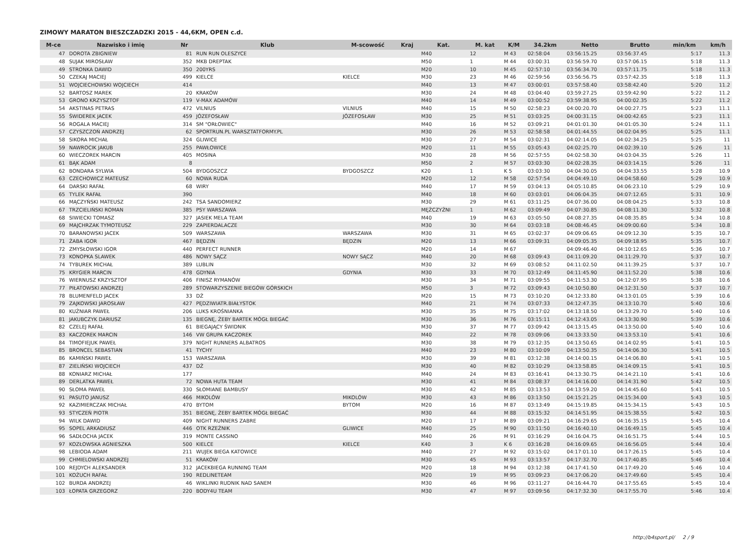ZIMOWY MARATON BIESZCZADZKI 2015 - 44,6KM, OPEN c.d.
| M-ce | Nazwisko i imię | Nr | Klub | M-scowość | Kraj | Kat. | M. kat | K/M | 34.2km | Netto | Brutto | min/km | km/h |
| --- | --- | --- | --- | --- | --- | --- | --- | --- | --- | --- | --- | --- | --- |
| 47 | DOROTA ZBIGNIEW | 81 | RUN RUN OLESZYCE | | | M40 | 12 | M 43 | 02:58:04 | 03:56:15.25 | 03:56:37.45 | 5:17 | 11.3 |
| 48 | SUJAK MIROSŁAW | 352 | MKB DREPTAK | | | M50 | 1 | M 44 | 03:00:31 | 03:56:59.70 | 03:57:06.15 | 5:18 | 11.3 |
| 49 | STRONKA DAWID | 350 | 200YRS | | | M20 | 10 | M 45 | 02:57:10 | 03:56:34.70 | 03:57:11.75 | 5:18 | 11.3 |
| 50 | CZEKAJ MACIEJ | 499 | KIELCE | KIELCE | | M30 | 23 | M 46 | 02:59:56 | 03:56:56.75 | 03:57:42.35 | 5:18 | 11.3 |
| 51 | WOJCIECHOWSKI WOJCIECH | 414 | | | | M40 | 13 | M 47 | 03:00:01 | 03:57:58.40 | 03:58:42.40 | 5:20 | 11.2 |
| 52 | BARTOSZ MAREK | 20 | KRAKÓW | | | M30 | 24 | M 48 | 03:04:40 | 03:59:27.25 | 03:59:42.90 | 5:22 | 11.2 |
| 53 | GRONO KRZYSZTOF | 119 | V-MAX ADAMÓW | | | M40 | 14 | M 49 | 03:00:52 | 03:59:38.95 | 04:00:02.35 | 5:22 | 11.2 |
| 54 | AKSTINAS PETRAS | 472 | VILNIUS | VILNIUS | | M40 | 15 | M 50 | 02:58:23 | 04:00:20.70 | 04:00:27.75 | 5:23 | 11.1 |
| 55 | ŚWIDEREK JACEK | 459 | JÓZEFOSŁAW | JÓZEFOSŁAW | | M30 | 25 | M 51 | 03:03:25 | 04:00:31.15 | 04:00:42.65 | 5:23 | 11.1 |
| 56 | ROGALA MACIEJ | 314 | SM "ORŁOWIEC" | | | M40 | 16 | M 52 | 03:09:21 | 04:01:01.30 | 04:01:05.30 | 5:24 | 11.1 |
| 57 | CZYSZCZOŃ ANDRZEJ | 62 | SPORTRUN.PL WARSZTATFORMY.PL | | | M30 | 26 | M 53 | 02:58:58 | 04:01:44.55 | 04:02:04.95 | 5:25 | 11.1 |
| 58 | SIKORA MICHAŁ | 324 | GLIWICE | | | M30 | 27 | M 54 | 03:02:31 | 04:02:14.05 | 04:02:34.25 | 5:25 | 11 |
| 59 | NAWROCIK JAKUB | 255 | PAWŁOWICE | | | M20 | 11 | M 55 | 03:05:43 | 04:02:25.70 | 04:02:39.10 | 5:26 | 11 |
| 60 | WIECZOREK MARCIN | 405 | MOSINA | | | M30 | 28 | M 56 | 02:57:55 | 04:02:58.30 | 04:03:04.35 | 5:26 | 11 |
| 61 | BĄK ADAM | 8 | | | | M50 | 2 | M 57 | 03:03:30 | 04:02:28.35 | 04:03:14.15 | 5:26 | 11 |
| 62 | BONDARA SYLWIA | 504 | BYDGOSZCZ | BYDGOSZCZ | | K20 | 1 | K 5 | 03:03:30 | 04:04:30.05 | 04:04:33.55 | 5:28 | 10.9 |
| 63 | CZECHOWICZ MATEUSZ | 60 | NOWA RUDA | | | M20 | 12 | M 58 | 02:57:54 | 04:04:49.10 | 04:04:58.60 | 5:29 | 10.9 |
| 64 | DARSKI RAFAŁ | 68 | WIRY | | | M40 | 17 | M 59 | 03:04:13 | 04:05:10.85 | 04:06:23.10 | 5:29 | 10.9 |
| 65 | TYLEK RAFAŁ | 390 | | | | M40 | 18 | M 60 | 03:03:01 | 04:06:04.35 | 04:07:12.65 | 5:31 | 10.9 |
| 66 | MĄCZYŃSKI MATEUSZ | 242 | TSA SANDOMIERZ | | | M30 | 29 | M 61 | 03:11:25 | 04:07:36.00 | 04:08:04.25 | 5:33 | 10.8 |
| 67 | TRZCIELIŃSKI ROMAN | 385 | PSY WARSZAWA | | | MĘŻCZYŹNI | 1 | M 62 | 03:09:49 | 04:07:30.85 | 04:08:11.30 | 5:32 | 10.8 |
| 68 | SIWIECKI TOMASZ | 327 | JASIEK MELA TEAM | | | M40 | 19 | M 63 | 03:05:50 | 04:08:27.35 | 04:08:35.85 | 5:34 | 10.8 |
| 69 | MAJCHRZAK TYMOTEUSZ | 229 | ZAPIERDALACZE | | | M30 | 30 | M 64 | 03:03:18 | 04:08:46.45 | 04:09:00.60 | 5:34 | 10.8 |
| 70 | BARANOWSKI JACEK | 509 | WARSZAWA | WARSZAWA | | M30 | 31 | M 65 | 03:02:37 | 04:09:06.65 | 04:09:12.30 | 5:35 | 10.7 |
| 71 | ŻABA IGOR | 467 | BĘDZIN | BĘDZIN | | M20 | 13 | M 66 | 03:09:31 | 04:09:05.35 | 04:09:18.95 | 5:35 | 10.7 |
| 72 | ZMYSŁOWSKI IGOR | 440 | PERFECT RUNNER | | | M20 | 14 | M 67 | | 04:09:46.40 | 04:10:12.65 | 5:36 | 10.7 |
| 73 | KONOPKA SLAWEK | 486 | NOWY SĄCZ | NOWY SĄCZ | | M40 | 20 | M 68 | 03:09:43 | 04:11:09.20 | 04:11:29.70 | 5:37 | 10.7 |
| 74 | TYBUREK MICHAŁ | 389 | LUBLIN | | | M30 | 32 | M 69 | 03:08:52 | 04:11:02.50 | 04:11:39.25 | 5:37 | 10.7 |
| 75 | KRYGIER MARCIN | 478 | GDYNIA | GDYNIA | | M30 | 33 | M 70 | 03:12:49 | 04:11:45.90 | 04:11:52.20 | 5:38 | 10.6 |
| 76 | WIERNUSZ KRZYSZTOF | 406 | FINISZ RYMANÓW | | | M30 | 34 | M 71 | 03:09:55 | 04:11:53.30 | 04:12:07.95 | 5:38 | 10.6 |
| 77 | PIŁATOWSKI ANDRZEJ | 289 | STOWARZYSZENIE BIEGÓW GÓRSKICH | | | M50 | 3 | M 72 | 03:09:43 | 04:10:50.80 | 04:12:31.50 | 5:37 | 10.7 |
| 78 | BLUMENFELD JACEK | 33 | DŹ | | | M20 | 15 | M 73 | 03:10:20 | 04:12:33.80 | 04:13:01.05 | 5:39 | 10.6 |
| 79 | ZAJKOWSKI JAROSŁAW | 427 | PĘDZIWIATR.BIAŁYSTOK | | | M40 | 21 | M 74 | 03:07:33 | 04:12:47.35 | 04:13:10.70 | 5:40 | 10.6 |
| 80 | KUŹNIAR PAWEŁ | 206 | LUKS KROŚNIANKA | | | M30 | 35 | M 75 | 03:17:02 | 04:13:18.50 | 04:13:29.70 | 5:40 | 10.6 |
| 81 | JAKUBCZYK DARIUSZ | 135 | BIEGNĘ, ŻEBY BARTEK MÓGŁ BIEGAĆ | | | M30 | 36 | M 76 | 03:15:11 | 04:12:43.05 | 04:13:30.90 | 5:39 | 10.6 |
| 82 | CZELEJ RAFAŁ | 61 | BIEGAJĄCY ŚWIDNIK | | | M30 | 37 | M 77 | 03:09:42 | 04:13:15.45 | 04:13:50.00 | 5:40 | 10.6 |
| 83 | KACZOREK MARCIN | 146 | VW GRUPA KACZOREK | | | M40 | 22 | M 78 | 03:09:06 | 04:13:33.50 | 04:13:53.10 | 5:41 | 10.6 |
| 84 | TIMOFIEJUK PAWEŁ | 379 | NIGHT RUNNERS ALBATROS | | | M30 | 38 | M 79 | 03:12:35 | 04:13:50.65 | 04:14:02.95 | 5:41 | 10.5 |
| 85 | BRONCEL SEBASTIAN | 41 | TYCHY | | | M40 | 23 | M 80 | 03:10:09 | 04:13:50.35 | 04:14:06.30 | 5:41 | 10.5 |
| 86 | KAMIŃSKI PAWEŁ | 153 | WARSZAWA | | | M30 | 39 | M 81 | 03:12:38 | 04:14:00.15 | 04:14:06.80 | 5:41 | 10.5 |
| 87 | ZIELIŃSKI WOJCIECH | 437 | DŹ | | | M30 | 40 | M 82 | 03:10:29 | 04:13:58.85 | 04:14:09.15 | 5:41 | 10.5 |
| 88 | KONIARZ MICHAŁ | 177 | | | | M40 | 24 | M 83 | 03:16:41 | 04:13:30.75 | 04:14:21.10 | 5:41 | 10.6 |
| 89 | DERLATKA PAWEŁ | 72 | NOWA HUTA TEAM | | | M30 | 41 | M 84 | 03:08:37 | 04:14:16.00 | 04:14:31.90 | 5:42 | 10.5 |
| 90 | SŁOMA PAWEŁ | 330 | SŁOMIANE BAMBUSY | | | M30 | 42 | M 85 | 03:13:53 | 04:13:59.20 | 04:14:45.60 | 5:41 | 10.5 |
| 91 | PASUTO JANUSZ | 466 | MIKOLÓW | MIKOLÓW | | M30 | 43 | M 86 | 03:13:50 | 04:15:21.25 | 04:15:34.00 | 5:43 | 10.5 |
| 92 | KAZIMIERCZAK MICHAŁ | 470 | BYTOM | BYTOM | | M20 | 16 | M 87 | 03:13:49 | 04:15:19.85 | 04:15:34.15 | 5:43 | 10.5 |
| 93 | STYCZEŃ PIOTR | 351 | BIEGNĘ, ŻEBY BARTEK MÓGŁ BIEGAĆ | | | M30 | 44 | M 88 | 03:15:32 | 04:14:51.95 | 04:15:38.55 | 5:42 | 10.5 |
| 94 | WILK DAWID | 409 | NIGHT RUNNERS ZABRE | | | M20 | 17 | M 89 | 03:09:21 | 04:16:29.65 | 04:16:35.15 | 5:45 | 10.4 |
| 95 | SOPEL ARKADIUSZ | 446 | OTK RZEŹNIK | GLIWICE | | M40 | 25 | M 90 | 03:11:50 | 04:16:40.10 | 04:16:49.15 | 5:45 | 10.4 |
| 96 | SADŁOCHA JACEK | 319 | MONTE CASSINO | | | M40 | 26 | M 91 | 03:16:29 | 04:16:04.75 | 04:16:51.75 | 5:44 | 10.5 |
| 97 | KOZŁOWSKA AGNIESZKA | 500 | KIELCE | KIELCE | | K40 | 3 | K 6 | 03:16:28 | 04:16:09.65 | 04:16:56.05 | 5:44 | 10.4 |
| 98 | LEBIODA ADAM | 211 | WUJEK BIEGA KATOWICE | | | M40 | 27 | M 92 | 03:15:02 | 04:17:01.10 | 04:17:26.15 | 5:45 | 10.4 |
| 99 | CHMIELOWSKI ANDRZEJ | 51 | KRAKÓW | | | M30 | 45 | M 93 | 03:13:57 | 04:17:32.70 | 04:17:40.85 | 5:46 | 10.4 |
| 100 | REJDYCH ALEKSANDER | 312 | JACEKBIEGA RUNNING TEAM | | | M20 | 18 | M 94 | 03:12:38 | 04:17:41.50 | 04:17:49.20 | 5:46 | 10.4 |
| 101 | KOŻUCH RAFAŁ | 190 | REDLINETEAM | | | M20 | 19 | M 95 | 03:09:23 | 04:17:06.20 | 04:17:49.60 | 5:45 | 10.4 |
| 102 | BURDA ANDRZEJ | 46 | WIKLINKI RUDNIK NAD SANEM | | | M30 | 46 | M 96 | 03:11:27 | 04:16:44.70 | 04:17:55.65 | 5:45 | 10.4 |
| 103 | ŁOPATA GRZEGORZ | 220 | BODY4U TEAM | | | M30 | 47 | M 97 | 03:09:56 | 04:17:32.30 | 04:17:55.70 | 5:46 | 10.4 |
http://b4sport.pl/ 2 / 9